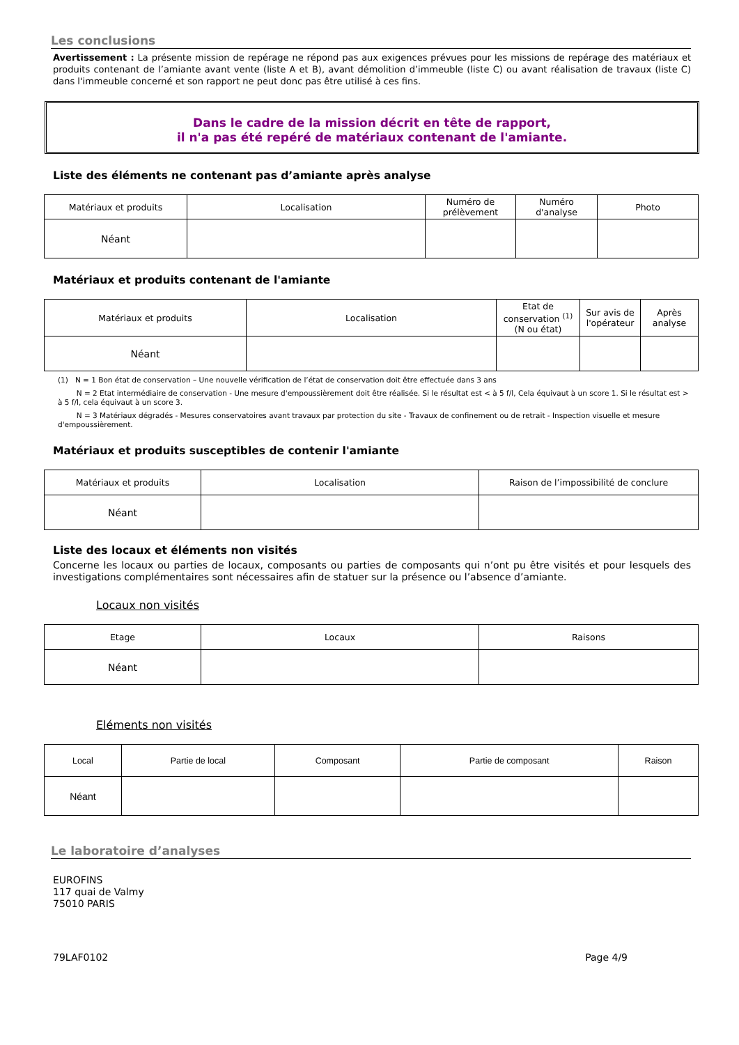Les conclusions
Avertissement : La présente mission de repérage ne répond pas aux exigences prévues pour les missions de repérage des matériaux et produits contenant de l’amiante avant vente (liste A et B), avant démolition d’immeuble (liste C) ou avant réalisation de travaux (liste C) dans l'immeuble concerné et son rapport ne peut donc pas être utilisé à ces fins.
Dans le cadre de la mission décrit en tête de rapport,
il n'a pas été repéré de matériaux contenant de l'amiante.
Liste des éléments ne contenant pas d’amiante après analyse
| Matériaux et produits | Localisation | Numéro de prélèvement | Numéro d'analyse | Photo |
| --- | --- | --- | --- | --- |
| Néant | | | | |
Matériaux et produits contenant de l'amiante
| Matériaux et produits | Localisation | Etat de conservation <sup>(1)</sup> (N ou état) | Sur avis de l'opérateur | Après analyse |
| --- | --- | --- | --- | --- |
| Néant | | | | |
(1) N = 1 Bon état de conservation – Une nouvelle vérification de l’état de conservation doit être effectuée dans 3 ans
N = 2 Etat intermédiaire de conservation - Une mesure d'empoussièrement doit être réalisée. Si le résultat est < à 5 f/l, Cela équivaut à un score 1. Si le résultat est > à 5 f/l, cela équivaut à un score 3.
N = 3 Matériaux dégradés - Mesures conservatoires avant travaux par protection du site - Travaux de confinement ou de retrait - Inspection visuelle et mesure d'empoussièrement.
Matériaux et produits susceptibles de contenir l'amiante
| Matériaux et produits | Localisation | Raison de l’impossibilité de conclure |
| --- | --- | --- |
| Néant | | |
Liste des locaux et éléments non visités
Concerne les locaux ou parties de locaux, composants ou parties de composants qui n’ont pu être visités et pour lesquels des investigations complémentaires sont nécessaires afin de statuer sur la présence ou l’absence d’amiante.
Locaux non visités
| Etage | Locaux | Raisons |
| --- | --- | --- |
| Néant | | |
Eléments non visités
| Local | Partie de local | Composant | Partie de composant | Raison |
| --- | --- | --- | --- | --- |
| Néant | | | | |
Le laboratoire d’analyses
EUROFINS
117 quai de Valmy
75010 PARIS
79LAF0102 Page 4/9